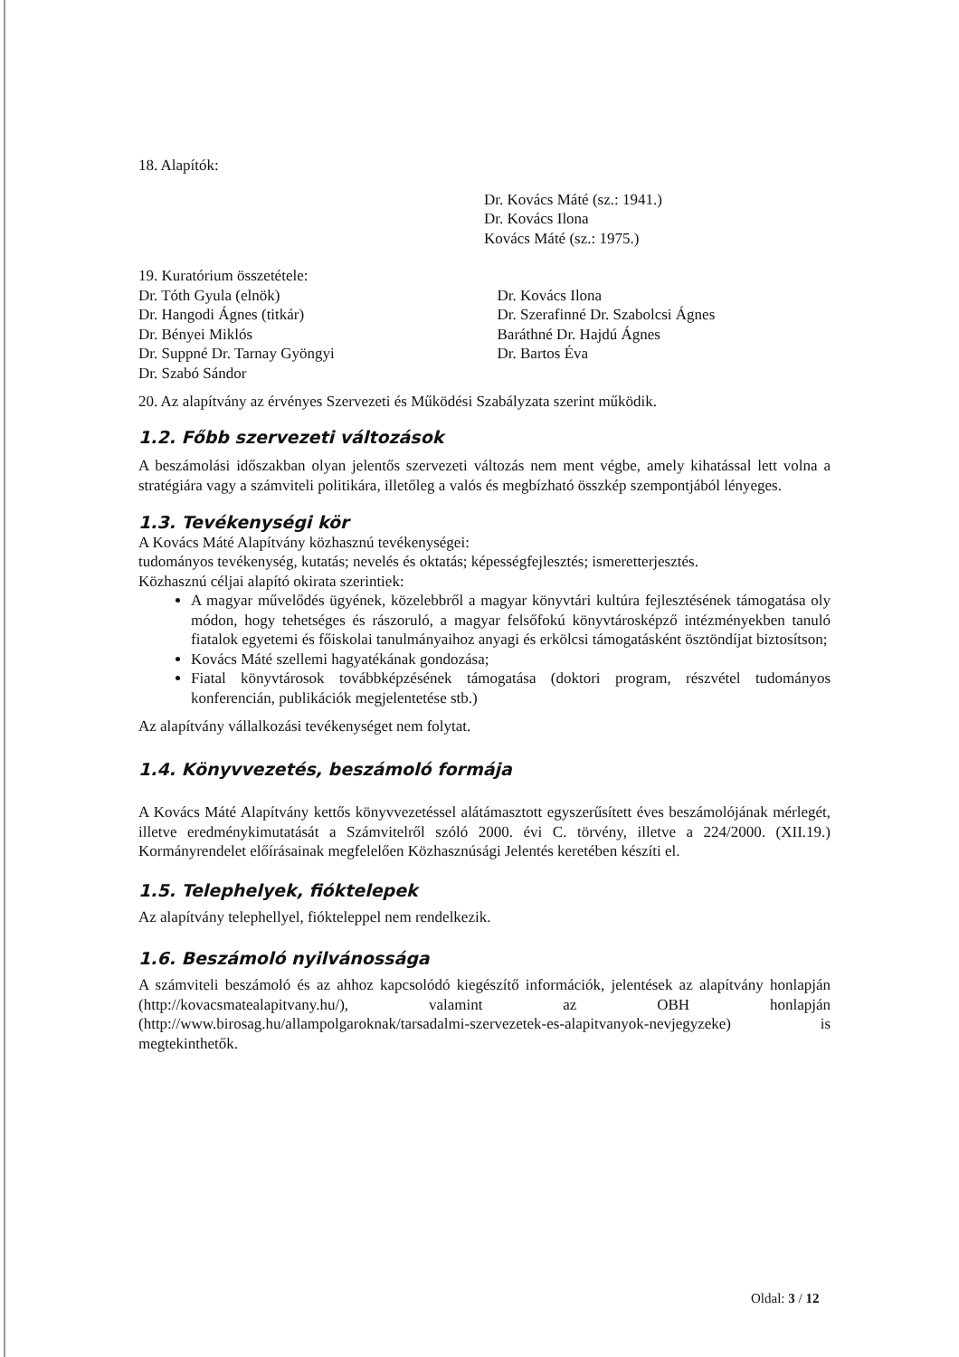18. Alapítók:
Dr. Kovács Máté (sz.: 1941.)
Dr. Kovács Ilona
Kovács Máté (sz.: 1975.)
19. Kuratórium összetétele:
Dr. Tóth Gyula (elnök)
Dr. Hangodi Ágnes (titkár)
Dr. Bényei Miklós
Dr. Suppné Dr. Tarnay Gyöngyi
Dr. Szabó Sándor
Dr. Kovács Ilona
Dr. Szerafinné Dr. Szabolcsi Ágnes
Baráthné Dr. Hajdú Ágnes
Dr. Bartos Éva
20. Az alapítvány az érvényes Szervezeti és Működési Szabályzata szerint működik.
1.2. Főbb szervezeti változások
A beszámolási időszakban olyan jelentős szervezeti változás nem ment végbe, amely kihatással lett volna a stratégiára vagy a számviteli politikára, illetőleg a valós és megbízható összkép szempontjából lényeges.
1.3. Tevékenységi kör
A Kovács Máté Alapítvány közhasznú tevékenységei:
tudományos tevékenység, kutatás; nevelés és oktatás; képességfejlesztés; ismeretterjesztés.
Közhasznú céljai alapító okirata szerintiek:
A magyar művelődés ügyének, közelebbről a magyar könyvtári kultúra fejlesztésének támogatása oly módon, hogy tehetséges és rászoruló, a magyar felsőfokú könyvtárosképző intézményekben tanuló fiatalok egyetemi és főiskolai tanulmányaihoz anyagi és erkölcsi támogatásként ösztöndíjat biztosítson;
Kovács Máté szellemi hagyatékának gondozása;
Fiatal könyvtárosok továbbképzésének támogatása (doktori program, részvétel tudományos konferencián, publikációk megjelentetése stb.)
Az alapítvány vállalkozási tevékenységet nem folytat.
1.4. Könyvvezetés, beszámoló formája
A Kovács Máté Alapítvány kettős könyvvezetéssel alátámasztott egyszerűsített éves beszámolójának mérlegét, illetve eredménykimutatását a Számvitelről szóló 2000. évi C. törvény, illetve a 224/2000. (XII.19.) Kormányrendelet előírásainak megfelelően Közhasznúsági Jelentés keretében készíti el.
1.5. Telephelyek, fióktelepek
Az alapítvány telephellyel, fiókteleppel nem rendelkezik.
1.6. Beszámoló nyilvánossága
A számviteli beszámoló és az ahhoz kapcsolódó kiegészítő információk, jelentések az alapítvány honlapján (http://kovacsmatealapitvany.hu/), valamint az OBH honlapján (http://www.birosag.hu/allampolgaroknak/tarsadalmi-szervezetek-es-alapitvanyok-nevjegyzeke) is megtekinthetők.
Oldal: 3 / 12